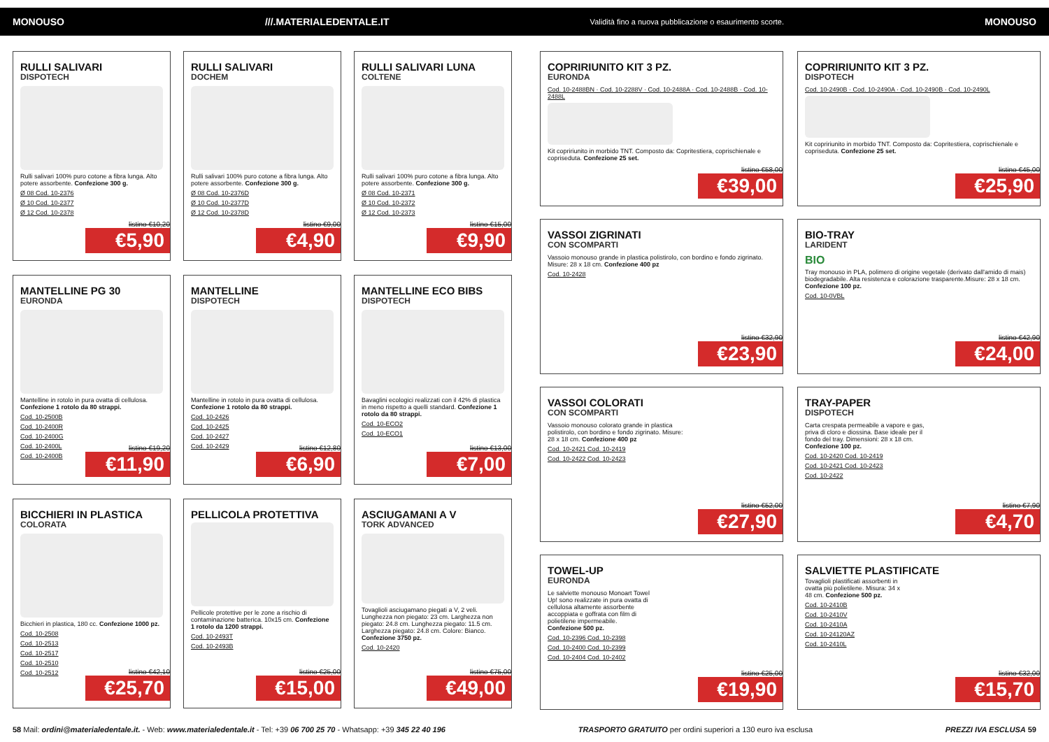MONOUSO ///.MATERIALEDENTALE.IT Validità fino a nuova pubblicazione o esaurimento scorte. MONOUSO
RULLI SALIVARI
DISPOTECH
Rulli salivari 100% puro cotone a fibra lunga. Alto potere assorbente. Confezione 300 g.
Ø 08 Cod. 10-2376
Ø 10 Cod. 10-2377
Ø 12 Cod. 10-2378
listino €10,20
€5,90
RULLI SALIVARI
DOCHEM
Rulli salivari 100% puro cotone a fibra lunga. Alto potere assorbente. Confezione 300 g.
Ø 08 Cod. 10-2376D
Ø 10 Cod. 10-2377D
Ø 12 Cod. 10-2378D
listino €9,00
€4,90
RULLI SALIVARI LUNA
COLTENE
Rulli salivari 100% puro cotone a fibra lunga. Alto potere assorbente. Confezione 300 g.
Ø 08 Cod. 10-2371
Ø 10 Cod. 10-2372
Ø 12 Cod. 10-2373
listino €15,00
€9,90
MANTELLINE PG 30
EURONDA
Mantelline in rotolo in pura ovatta di cellulosa. Confezione 1 rotolo da 80 strappi.
Cod. 10-2500B
Cod. 10-2400R
Cod. 10-2400G
Cod. 10-2400L
Cod. 10-2400B
listino €19,20
€11,90
MANTELLINE
DISPOTECH
Mantelline in rotolo in pura ovatta di cellulosa. Confezione 1 rotolo da 80 strappi.
Cod. 10-2426
Cod. 10-2425
Cod. 10-2427
Cod. 10-2429
listino €12,80
€6,90
MANTELLINE ECO BIBS
DISPOTECH
Bavaglini ecologici realizzati con il 42% di plastica in meno rispetto a quelli standard. Confezione 1 rotolo da 80 strappi.
Cod. 10-ECO2
Cod. 10-ECO1
listino €13,00
€7,00
BICCHIERI IN PLASTICA
COLORATA
Bicchieri in plastica, 180 cc. Confezione 1000 pz.
Cod. 10-2508
Cod. 10-2513
Cod. 10-2517
Cod. 10-2510
Cod. 10-2512
listino €42,10
€25,70
PELLICOLA PROTETTIVA
Pellicole protettive per le zone a rischio di contaminazione batterica. 10x15 cm. Confezione 1 rotolo da 1200 strappi.
Cod. 10-2493T
Cod. 10-2493B
listino €25,00
€15,00
ASCIUGAMANI A V
TORK ADVANCED
Tovaglioli asciugamano piegati a V, 2 veli. Lunghezza non piegato: 23 cm. Larghezza non piegato: 24.8 cm. Lunghezza piegato: 11.5 cm. Larghezza piegato: 24.8 cm. Colore: Bianco. Confezione 3750 pz.
Cod. 10-2420
listino €75,00
€49,00
COPRIRIUNITO KIT 3 PZ.
EURONDA
Cod. 10-2488BN · Cod. 10-2288V · Cod. 10-2488A · Cod. 10-2488B · Cod. 10-2488L
Kit copririunito in morbido TNT. Composto da: Copritestiera, coprischienale e copriseduta. Confezione 25 set.
listino €58,00
€39,00
COPRIRIUNITO KIT 3 PZ.
DISPOTECH
Cod. 10-2490B · Cod. 10-2490A · Cod. 10-2490B · Cod. 10-2490L
Kit copririunito in morbido TNT. Composto da: Copritestiera, coprischienale e copriseduta. Confezione 25 set.
listino €45,00
€25,90
VASSOI ZIGRINATI
CON SCOMPARTI
Vassoio monouso grande in plastica polistirolo, con bordino e fondo zigrinato. Misure: 28 x 18 cm. Confezione 400 pz
Cod. 10-2428
listino €32,90
€23,90
BIO-TRAY
LARIDENT
BIO
Tray monouso in PLA, polimero di origine vegetale (derivato dall'amido di mais) biodegradabile. Alta resistenza e colorazione trasparente.Misure: 28 x 18 cm. Confezione 100 pz.
Cod. 10-0VBL
listino €42,90
€24,00
VASSOI COLORATI
CON SCOMPARTI
Vassoio monouso colorato grande in plastica polistirolo, con bordino e fondo zigrinato. Misure: 28 x 18 cm. Confezione 400 pz
Cod. 10-2421 Cod. 10-2419
Cod. 10-2422 Cod. 10-2423
listino €52,00
€27,90
TRAY-PAPER
DISPOTECH
Carta crespata permeabile a vapore e gas, priva di cloro e diossina. Base ideale per il fondo del tray. Dimensioni: 28 x 18 cm. Confezione 100 pz.
Cod. 10-2420 Cod. 10-2419
Cod. 10-2421 Cod. 10-2423
Cod. 10-2422
listino €7,90
€4,70
TOWEL-UP
EURONDA
Le salviette monouso Monoart Towel Up! sono realizzate in pura ovatta di cellulosa altamente assorbente accoppiata e goffrata con film di polietilene impermeabile. Confezione 500 pz.
Cod. 10-2396 Cod. 10-2398
Cod. 10-2400 Cod. 10-2399
Cod. 10-2404 Cod. 10-2402
listino €25,00
€19,90
SALVIETTE PLASTIFICATE
Tovaglioli plastificati assorbenti in ovatta più polietilene. Misura: 34 x 48 cm. Confezione 500 pz.
Cod. 10-2410B
Cod. 10-2410V
Cod. 10-2410A
Cod. 10-24120AZ
Cod. 10-2410L
listino €32,00
€15,70
58 Mail: ordini@materialedentale.it. - Web: www.materialedentale.it - Tel: +39 06 700 25 70 - Whatsapp: +39 345 22 40 196 TRASPORTO GRATUITO per ordini superiori a 130 euro iva esclusa PREZZI IVA ESCLUSA 59